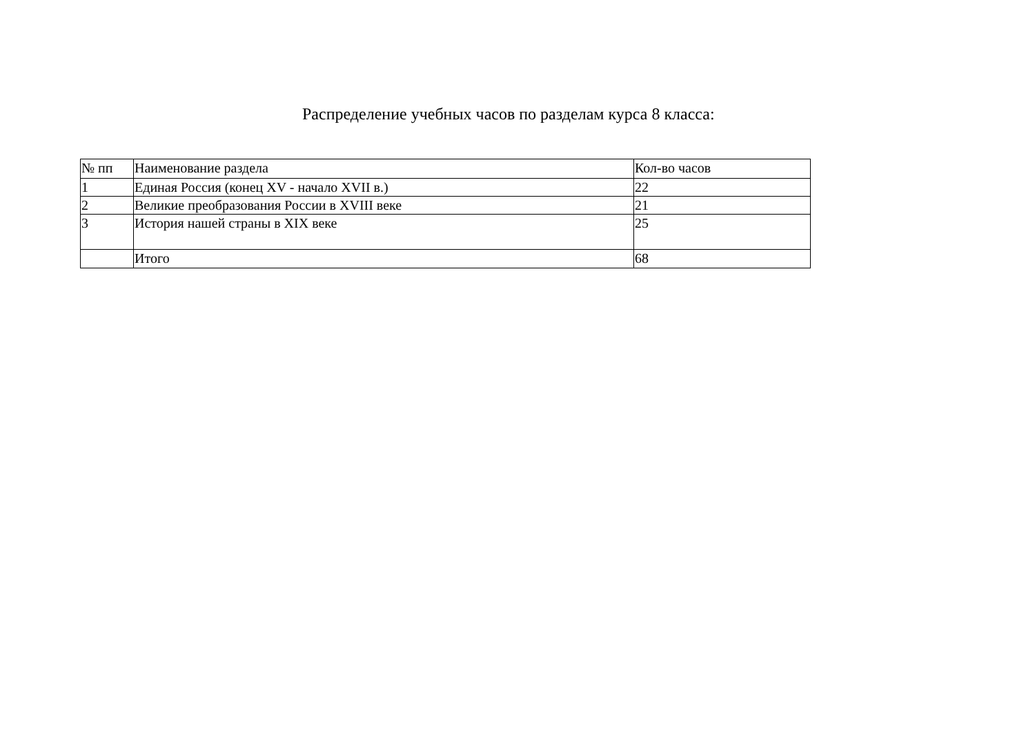Распределение учебных часов по разделам курса 8 класса:
| № пп | Наименование раздела | Кол-во часов |
| 1 | Единая Россия (конец XV - начало XVII в.) | 22 |
| 2 | Великие преобразования России в XVIII веке | 21 |
| 3 | История нашей страны в XIX веке | 25 |
| | Итого | 68 |